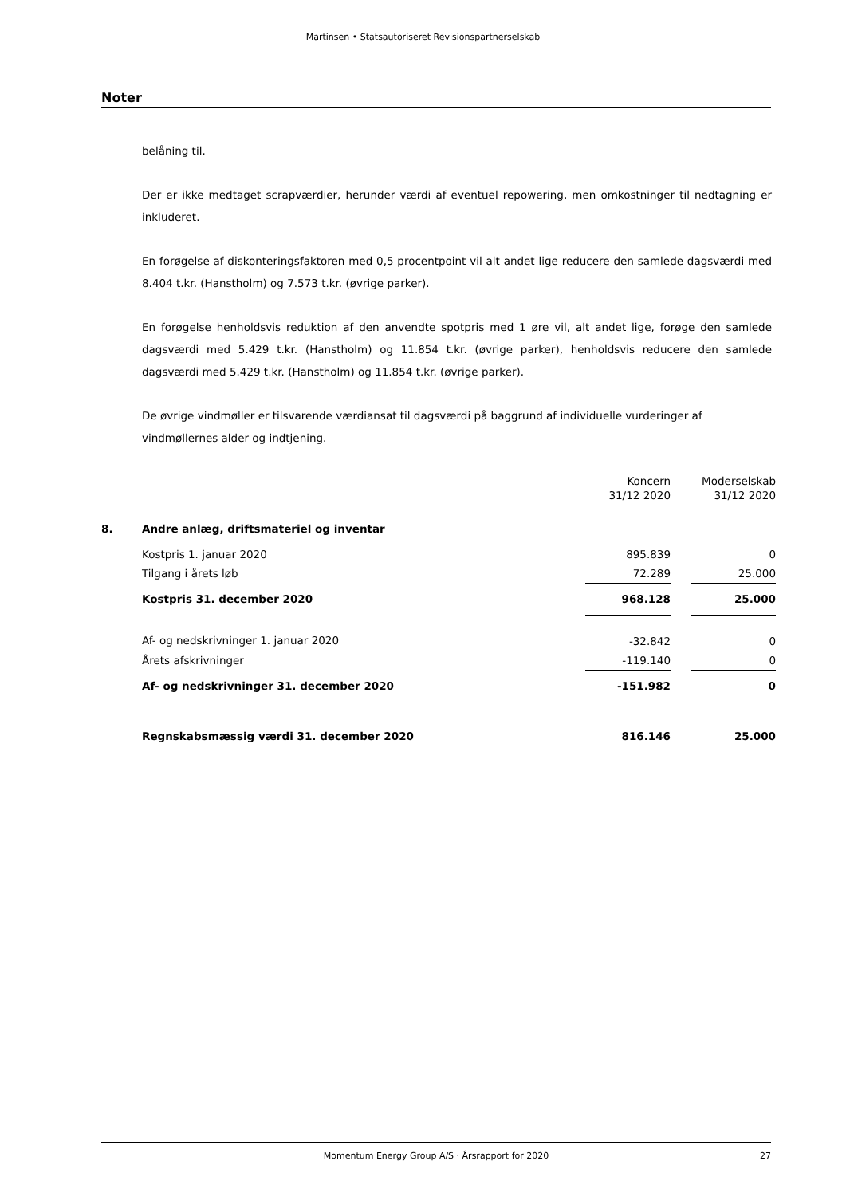Martinsen • Statsautoriseret Revisionspartnerselskab
Noter
belåning til.
Der er ikke medtaget scrapværdier, herunder værdi af eventuel repowering, men omkostninger til nedtagning er inkluderet.
En forøgelse af diskonteringsfaktoren med 0,5 procentpoint vil alt andet lige reducere den samlede dagsværdi med 8.404 t.kr. (Hanstholm) og 7.573 t.kr. (øvrige parker).
En forøgelse henholdsvis reduktion af den anvendte spotpris med 1 øre vil, alt andet lige, forøge den samlede dagsværdi med 5.429 t.kr. (Hanstholm) og 11.854 t.kr. (øvrige parker), henholdsvis reducere den samlede dagsværdi med 5.429 t.kr. (Hanstholm) og 11.854 t.kr. (øvrige parker).
De øvrige vindmøller er tilsvarende værdiansat til dagsværdi på baggrund af individuelle vurderinger af vindmøllernes alder og indtjening.
| | | Koncern 31/12 2020 | | Moderselskab 31/12 2020 |
| 8. | Andre anlæg, driftsmateriel og inventar | | | |
| | Kostpris 1. januar 2020 | 895.839 | | 0 |
| | Tilgang i årets løb | 72.289 | | 25.000 |
| | Kostpris 31. december 2020 | 968.128 | | 25.000 |
| | Af- og nedskrivninger 1. januar 2020 | -32.842 | | 0 |
| | Årets afskrivninger | -119.140 | | 0 |
| | Af- og nedskrivninger 31. december 2020 | -151.982 | | 0 |
| | Regnskabsmæssig værdi 31. december 2020 | 816.146 | | 25.000 |
Momentum Energy Group A/S · Årsrapport for 2020 27